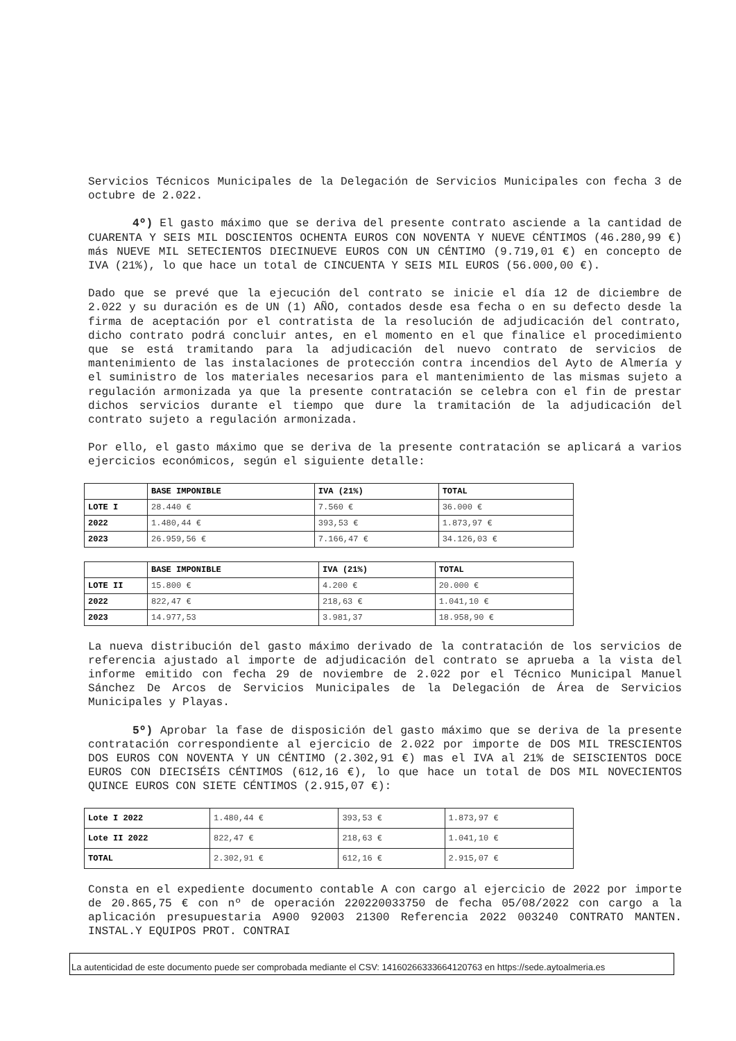Servicios Técnicos Municipales de la Delegación de Servicios Municipales con fecha 3 de octubre de 2.022.
4º) El gasto máximo que se deriva del presente contrato asciende a la cantidad de CUARENTA Y SEIS MIL DOSCIENTOS OCHENTA EUROS CON NOVENTA Y NUEVE CÉNTIMOS (46.280,99 €) más NUEVE MIL SETECIENTOS DIECINUEVE EUROS CON UN CÉNTIMO (9.719,01 €) en concepto de IVA (21%), lo que hace un total de CINCUENTA Y SEIS MIL EUROS (56.000,00 €).
Dado que se prevé que la ejecución del contrato se inicie el día 12 de diciembre de 2.022 y su duración es de UN (1) AÑO, contados desde esa fecha o en su defecto desde la firma de aceptación por el contratista de la resolución de adjudicación del contrato, dicho contrato podrá concluir antes, en el momento en el que finalice el procedimiento que se está tramitando para la adjudicación del nuevo contrato de servicios de mantenimiento de las instalaciones de protección contra incendios del Ayto de Almería y el suministro de los materiales necesarios para el mantenimiento de las mismas sujeto a regulación armonizada ya que la presente contratación se celebra con el fin de prestar dichos servicios durante el tiempo que dure la tramitación de la adjudicación del contrato sujeto a regulación armonizada.
Por ello, el gasto máximo que se deriva de la presente contratación se aplicará a varios ejercicios económicos, según el siguiente detalle:
| | BASE IMPONIBLE | IVA (21%) | TOTAL |
| LOTE I | 28.440 € | 7.560 € | 36.000 € |
| 2022 | 1.480,44 € | 393,53 € | 1.873,97 € |
| 2023 | 26.959,56 € | 7.166,47 € | 34.126,03 € |
| | BASE IMPONIBLE | IVA (21%) | TOTAL |
| LOTE II | 15.800 € | 4.200 € | 20.000 € |
| 2022 | 822,47 € | 218,63 € | 1.041,10 € |
| 2023 | 14.977,53 | 3.981,37 | 18.958,90 € |
La nueva distribución del gasto máximo derivado de la contratación de los servicios de referencia ajustado al importe de adjudicación del contrato se aprueba a la vista del informe emitido con fecha 29 de noviembre de 2.022 por el Técnico Municipal Manuel Sánchez De Arcos de Servicios Municipales de la Delegación de Área de Servicios Municipales y Playas.
5º) Aprobar la fase de disposición del gasto máximo que se deriva de la presente contratación correspondiente al ejercicio de 2.022 por importe de DOS MIL TRESCIENTOS DOS EUROS CON NOVENTA Y UN CÉNTIMO (2.302,91 €) mas el IVA al 21% de SEISCIENTOS DOCE EUROS CON DIECISÉIS CÉNTIMOS (612,16 €), lo que hace un total de DOS MIL NOVECIENTOS QUINCE EUROS CON SIETE CÉNTIMOS (2.915,07 €):
| Lote I 2022 | 1.480,44 € | 393,53 € | 1.873,97 € |
| Lote II 2022 | 822,47 € | 218,63 € | 1.041,10 € |
| TOTAL | 2.302,91 € | 612,16 € | 2.915,07 € |
Consta en el expediente documento contable A con cargo al ejercicio de 2022 por importe de 20.865,75 € con nº de operación 220220033750 de fecha 05/08/2022 con cargo a la aplicación presupuestaria A900 92003 21300 Referencia 2022 003240 CONTRATO MANTEN. INSTAL.Y EQUIPOS PROT. CONTRAI
La autenticidad de este documento puede ser comprobada mediante el CSV: 14160266333664120763 en https://sede.aytoalmeria.es